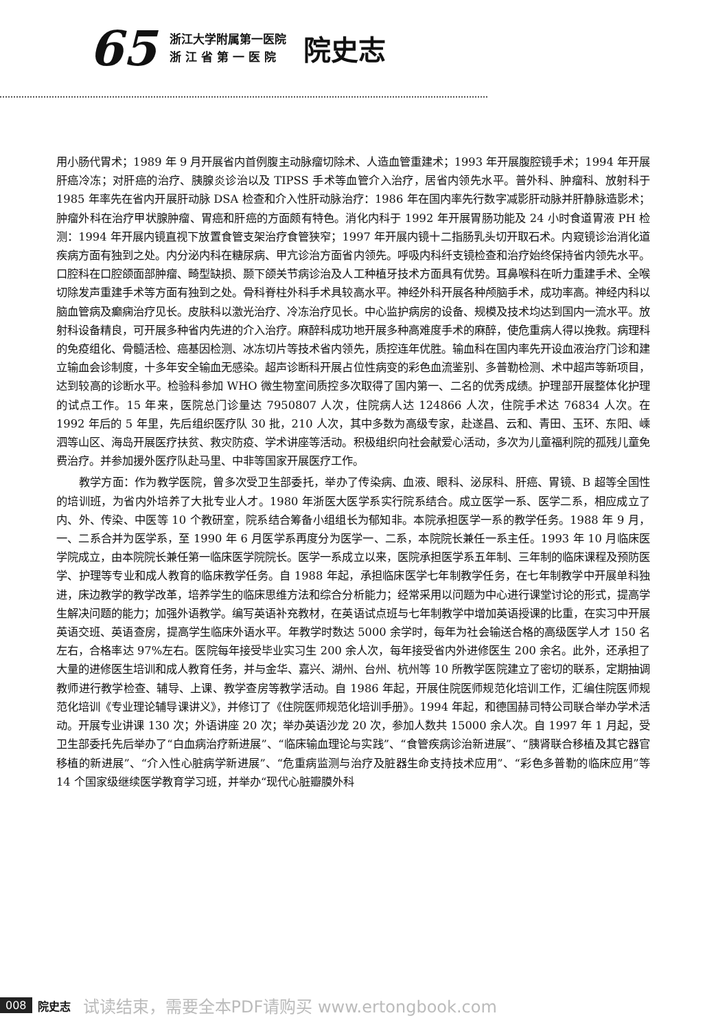65
浙江大学附属第一医院
浙 江 省 第 一 医 院
院史志
用小肠代胃术；1989 年 9 月开展省内首例腹主动脉瘤切除术、人造血管重建术；1993 年开展腹腔镜手术；1994 年开展肝癌冷冻；对肝癌的治疗、胰腺炎诊治以及 TIPSS 手术等血管介入治疗，居省内领先水平。普外科、肿瘤科、放射科于 1985 年率先在省内开展肝动脉 DSA 检查和介入性肝动脉治疗：1986 年在国内率先行数字减影肝动脉并肝静脉造影术；肿瘤外科在治疗甲状腺肿瘤、胃癌和肝癌的方面颇有特色。消化内科于 1992 年开展胃肠功能及 24 小时食道胃液 PH 检测：1994 年开展内镜直视下放置食管支架治疗食管狭窄；1997 年开展内镜十二指肠乳头切开取石术。内窥镜诊治消化道疾病方面有独到之处。内分泌内科在糖尿病、甲亢诊治方面省内领先。呼吸内科纤支镜检查和治疗始终保持省内领先水平。口腔科在口腔颌面部肿瘤、畸型缺损、颞下颌关节病诊治及人工种植牙技术方面具有优势。耳鼻喉科在听力重建手术、全喉切除发声重建手术等方面有独到之处。骨科脊柱外科手术具较高水平。神经外科开展各种颅脑手术，成功率高。神经内科以脑血管病及癫痫治疗见长。皮肤科以激光治疗、冷冻治疗见长。中心监护病房的设备、规模及技术均达到国内一流水平。放射科设备精良，可开展多种省内先进的介入治疗。麻醉科成功地开展多种高难度手术的麻醉，使危重病人得以挽救。病理科的免疫组化、骨髓活检、癌基因检测、冰冻切片等技术省内领先，质控连年优胜。输血科在国内率先开设血液治疗门诊和建立输血会诊制度，十多年安全输血无感染。超声诊断科开展占位性病变的彩色血流鉴别、多普勒检测、术中超声等新项目，达到较高的诊断水平。检验科参加 WHO 微生物室间质控多次取得了国内第一、二名的优秀成绩。护理部开展整体化护理的试点工作。15 年来，医院总门诊量达 7950807 人次，住院病人达 124866 人次，住院手术达 76834 人次。在 1992 年后的 5 年里，先后组织医疗队 30 批，210 人次，其中多数为高级专家，赴遂昌、云和、青田、玉环、东阳、嵊泗等山区、海岛开展医疗扶贫、救灾防疫、学术讲座等活动。积极组织向社会献爱心活动，多次为儿童福利院的孤残儿童免费治疗。并参加援外医疗队赴马里、中非等国家开展医疗工作。
教学方面：作为教学医院，曾多次受卫生部委托，举办了传染病、血液、眼科、泌尿科、肝癌、胃镜、B 超等全国性的培训班，为省内外培养了大批专业人才。1980 年浙医大医学系实行院系结合。成立医学一系、医学二系，相应成立了内、外、传染、中医等 10 个教研室，院系结合筹备小组组长为郁知非。本院承担医学一系的教学任务。1988 年 9 月，一、二系合并为医学系，至 1990 年 6 月医学系再度分为医学一、二系，本院院长兼任一系主任。1993 年 10 月临床医学院成立，由本院院长兼任第一临床医学院院长。医学一系成立以来，医院承担医学系五年制、三年制的临床课程及预防医学、护理等专业和成人教育的临床教学任务。自 1988 年起，承担临床医学七年制教学任务，在七年制教学中开展单科独进，床边教学的教学改革，培养学生的临床思维方法和综合分析能力；经常采用以问题为中心进行课堂讨论的形式，提高学生解决问题的能力；加强外语教学。编写英语补充教材，在英语试点班与七年制教学中增加英语授课的比重，在实习中开展英语交班、英语查房，提高学生临床外语水平。年教学时数达 5000 余学时，每年为社会输送合格的高级医学人才 150 名左右，合格率达 97%左右。医院每年接受毕业实习生 200 余人次，每年接受省内外进修医生 200 余名。此外，还承担了大量的进修医生培训和成人教育任务，并与金华、嘉兴、湖州、台州、杭州等 10 所教学医院建立了密切的联系，定期抽调教师进行教学检查、辅导、上课、教学查房等教学活动。自 1986 年起，开展住院医师规范化培训工作，汇编住院医师规范化培训《专业理论辅导课讲义》，并修订了《住院医师规范化培训手册》。1994 年起，和德国赫司特公司联合举办学术活动。开展专业讲课 130 次；外语讲座 20 次；举办英语沙龙 20 次，参加人数共 15000 余人次。自 1997 年 1 月起，受卫生部委托先后举办了“白血病治疗新进展”、“临床输血理论与实践”、“食管疾病诊治新进展”、“胰肾联合移植及其它器官移植的新进展”、“介入性心脏病学新进展”、“危重病监测与治疗及脏器生命支持技术应用”、“彩色多普勒的临床应用”等 14 个国家级继续医学教育学习班，并举办“现代心脏瓣膜外科
008 院史志 试读结束，需要全本PDF请购买 www.ertongbook.com